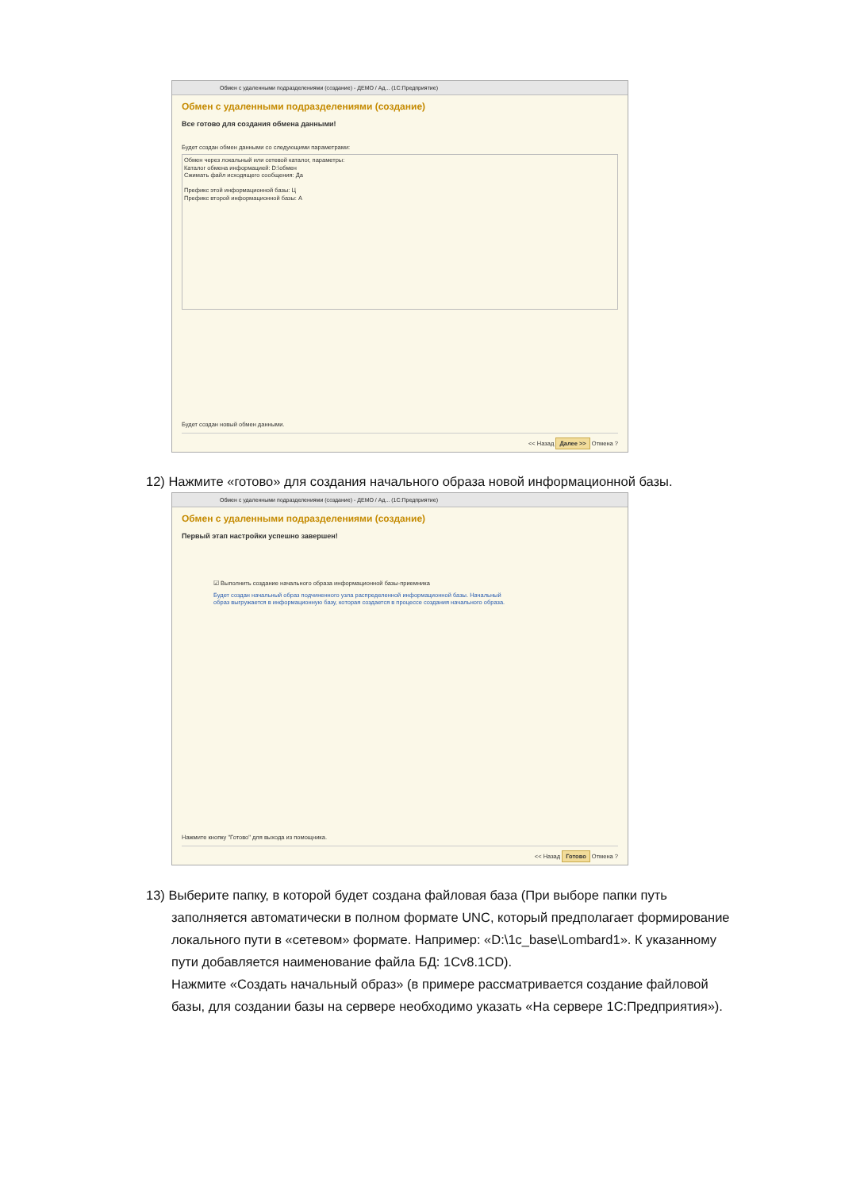Обмен с удаленными подразделениями (создание) - ДЕМО / Ад... (1С:Предприятие)
Обмен с удаленными подразделениями (создание)
Все готово для создания обмена данными!
Будет создан обмен данными со следующими параметрами:
Обмен через локальный или сетевой каталог, параметры:
Каталог обмена информацией: D:\обмен
Сжимать файл исходящего сообщения: Да
Префикс этой информационной базы: Ц
Префикс второй информационной базы: А
Будет создан новый обмен данными.
<< Назад Далее >> Отмена ?
12) Нажмите «готово» для создания начального образа новой информационной базы.
Обмен с удаленными подразделениями (создание) - ДЕМО / Ад... (1С:Предприятие)
Обмен с удаленными подразделениями (создание)
Первый этап настройки успешно завершен!
☑ Выполнить создание начального образа информационной базы-приемника
Будет создан начальный образ подчиненного узла распределенной информационной базы. Начальный
образ выгружается в информационную базу, которая создается в процессе создания начального образа.
Нажмите кнопку "Готово" для выхода из помощника.
<< Назад Готово Отмена ?
13) Выберите папку, в которой будет создана файловая база (При выборе папки путь
заполняется автоматически в полном формате UNC, который предполагает формирование
локального пути в «сетевом» формате. Например: «D:\1c_base\Lombard1». К указанному
пути добавляется наименование файла БД: 1Cv8.1CD).
Нажмите «Создать начальный образ» (в примере рассматривается создание файловой
базы, для создании базы на сервере необходимо указать «На сервере 1С:Предприятия»).